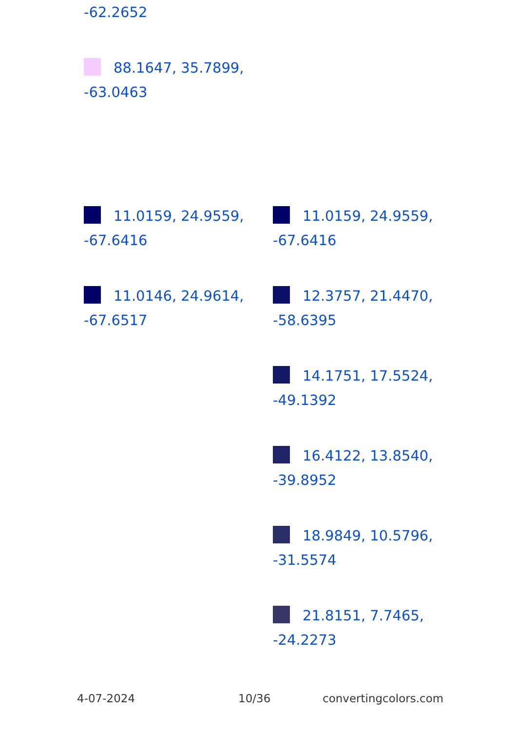-62.2652
88.1647, 35.7899, -63.0463
11.0159, 24.9559, -67.6416
11.0159, 24.9559, -67.6416
11.0146, 24.9614, -67.6517
12.3757, 21.4470, -58.6395
14.1751, 17.5524, -49.1392
16.4122, 13.8540, -39.8952
18.9849, 10.5796, -31.5574
21.8151, 7.7465, -24.2273
4-07-2024 10/36 convertingcolors.com